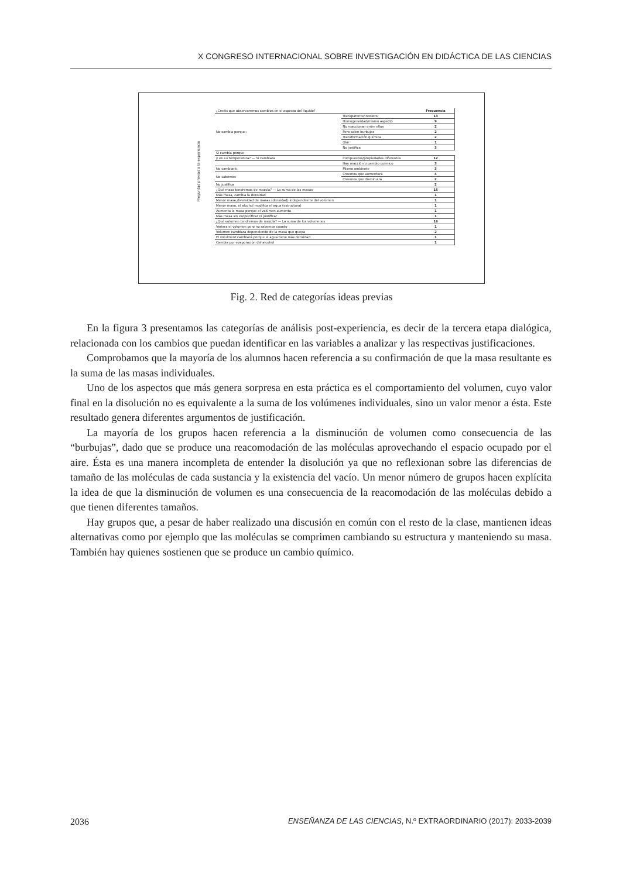X CONGRESO INTERNACIONAL SOBRE INVESTIGACIÓN EN DIDÁCTICA DE LAS CIENCIAS
Preguntas previas a la experiencia
| ¿Creéis que observaremos cambios en el aspecto del líquido? | | Frecuencia |
| No cambia porque: | Transparente/incoloro | 13 |
| | Homogeneidad/mismo aspecto | 9 |
| | No reaccionan entre ellos | 2 |
| | Pero salen burbujas | 2 |
| | Transformación química | 2 |
| | Olor | 1 |
| | No justifica | 3 |
| Si cambia porque | | |
| y en su temperatura? — Si cambiara | Compuestos/propiedades diferentes | 12 |
| | Hay reacción o cambio químico | 3 |
| No cambiará | Mismo ambiente | 3 |
| No sabemos | Creemos que aumentará | 4 |
| | Creemos que disminuirá | 2 |
| No justifica | | 2 |
| ¿Qué masa tendremos de mezcla? — La suma de las masas | | 15 |
| Más masa, cambia la densidad | | 1 |
| Menor masa,diversidad de masas (densidad) independiente del volúmen | | 1 |
| Menor masa, el alcohol modifica el agua (estructura) | | 1 |
| Aumenta la masa porque el volúmen aumenta | | 1 |
| Más masa sin escpecificar ni justificar | | 1 |
| ¿Qué volumen tendremos de mezcla? — La suma de los volumenes | | 16 |
| Variara el volumen pero no sabemos cuanto | | 1 |
| Volumen cambiara dependiendo de la masa que quepa | | 2 |
| El volulment cambiará porque el agua tiene más densidad | | 1 |
| Cambia por evaporación del alcohol | | 1 |
Fig. 2. Red de categorías ideas previas
En la figura 3 presentamos las categorías de análisis post-experiencia, es decir de la tercera etapa dialógica, relacionada con los cambios que puedan identificar en las variables a analizar y las respectivas justificaciones.
Comprobamos que la mayoría de los alumnos hacen referencia a su confirmación de que la masa resultante es la suma de las masas individuales.
Uno de los aspectos que más genera sorpresa en esta práctica es el comportamiento del volumen, cuyo valor final en la disolución no es equivalente a la suma de los volúmenes individuales, sino un valor menor a ésta. Este resultado genera diferentes argumentos de justificación.
La mayoría de los grupos hacen referencia a la disminución de volumen como consecuencia de las “burbujas”, dado que se produce una reacomodación de las moléculas aprovechando el espacio ocupado por el aire. Ésta es una manera incompleta de entender la disolución ya que no reflexionan sobre las diferencias de tamaño de las moléculas de cada sustancia y la existencia del vacío. Un menor número de grupos hacen explícita la idea de que la disminución de volumen es una consecuencia de la reacomodación de las moléculas debido a que tienen diferentes tamaños.
Hay grupos que, a pesar de haber realizado una discusión en común con el resto de la clase, mantienen ideas alternativas como por ejemplo que las moléculas se comprimen cambiando su estructura y manteniendo su masa. También hay quienes sostienen que se produce un cambio químico.
2036 ENSEÑANZA DE LAS CIENCIAS, N.º EXTRAORDINARIO (2017): 2033-2039